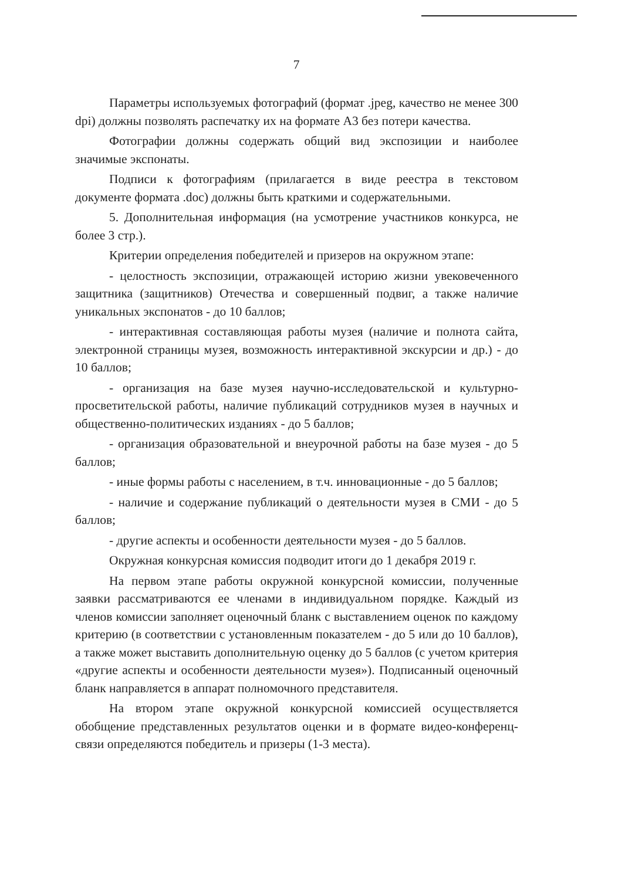7
Параметры используемых фотографий (формат .jpeg, качество не менее 300 dpi) должны позволять распечатку их на формате А3 без потери качества.
Фотографии должны содержать общий вид экспозиции и наиболее значимые экспонаты.
Подписи к фотографиям (прилагается в виде реестра в текстовом документе формата .doc) должны быть краткими и содержательными.
5. Дополнительная информация (на усмотрение участников конкурса, не более 3 стр.).
Критерии определения победителей и призеров на окружном этапе:
- целостность экспозиции, отражающей историю жизни увековеченного защитника (защитников) Отечества и совершенный подвиг, а также наличие уникальных экспонатов - до 10 баллов;
- интерактивная составляющая работы музея (наличие и полнота сайта, электронной страницы музея, возможность интерактивной экскурсии и др.) - до 10 баллов;
- организация на базе музея научно-исследовательской и культурно-просветительской работы, наличие публикаций сотрудников музея в научных и общественно-политических изданиях - до 5 баллов;
- организация образовательной и внеурочной работы на базе музея - до 5 баллов;
- иные формы работы с населением, в т.ч. инновационные - до 5 баллов;
- наличие и содержание публикаций о деятельности музея в СМИ - до 5 баллов;
- другие аспекты и особенности деятельности музея - до 5 баллов.
Окружная конкурсная комиссия подводит итоги до 1 декабря 2019 г.
На первом этапе работы окружной конкурсной комиссии, полученные заявки рассматриваются ее членами в индивидуальном порядке. Каждый из членов комиссии заполняет оценочный бланк с выставлением оценок по каждому критерию (в соответствии с установленным показателем - до 5 или до 10 баллов), а также может выставить дополнительную оценку до 5 баллов (с учетом критерия «другие аспекты и особенности деятельности музея»). Подписанный оценочный бланк направляется в аппарат полномочного представителя.
На втором этапе окружной конкурсной комиссией осуществляется обобщение представленных результатов оценки и в формате видео-конференц-связи определяются победитель и призеры (1-3 места).